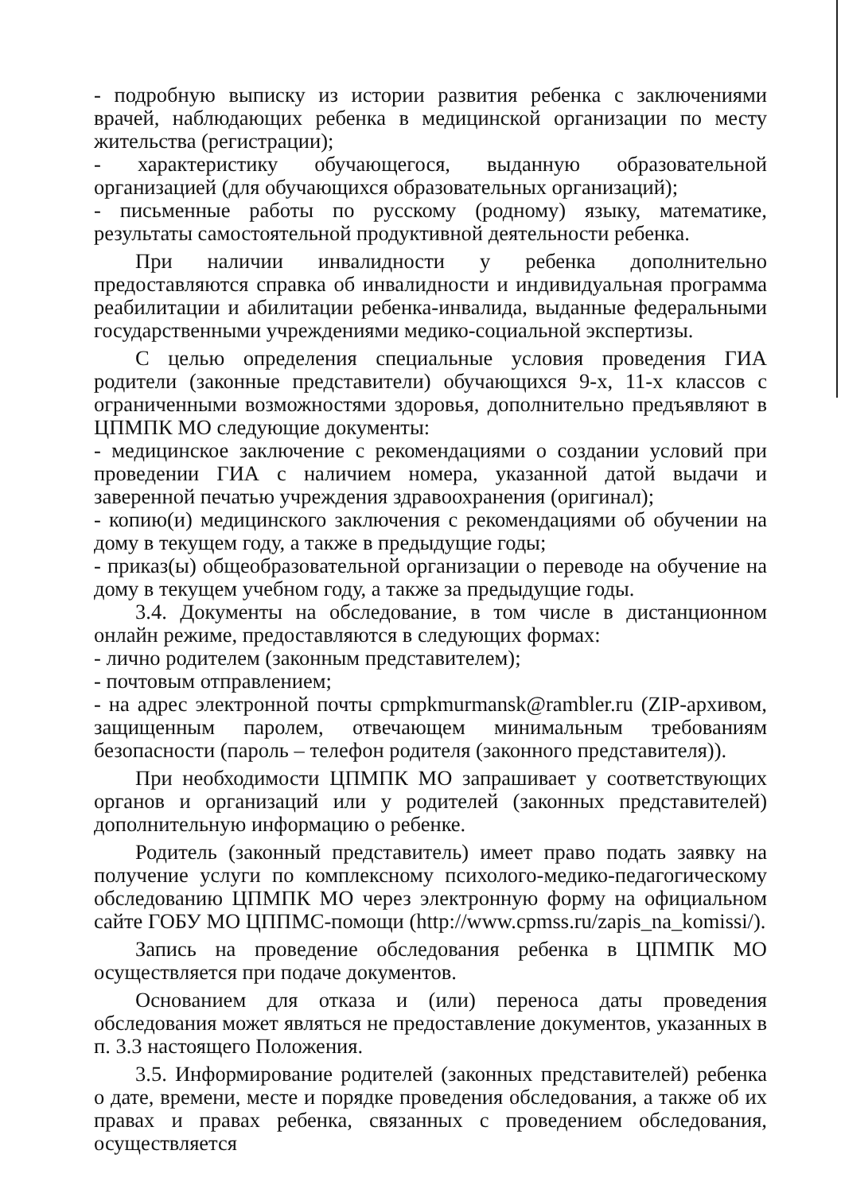- подробную выписку из истории развития ребенка с заключениями врачей, наблюдающих ребенка в медицинской организации по месту жительства (регистрации);
- характеристику обучающегося, выданную образовательной организацией (для обучающихся образовательных организаций);
- письменные работы по русскому (родному) языку, математике, результаты самостоятельной продуктивной деятельности ребенка.
При наличии инвалидности у ребенка дополнительно предоставляются справка об инвалидности и индивидуальная программа реабилитации и абилитации ребенка-инвалида, выданные федеральными государственными учреждениями медико-социальной экспертизы.
С целью определения специальные условия проведения ГИА родители (законные представители) обучающихся 9-х, 11-х классов с ограниченными возможностями здоровья, дополнительно предъявляют в ЦПМПК МО следующие документы:
- медицинское заключение с рекомендациями о создании условий при проведении ГИА с наличием номера, указанной датой выдачи и заверенной печатью учреждения здравоохранения (оригинал);
- копию(и) медицинского заключения с рекомендациями об обучении на дому в текущем году, а также в предыдущие годы;
- приказ(ы) общеобразовательной организации о переводе на обучение на дому в текущем учебном году, а также за предыдущие годы.
3.4. Документы на обследование, в том числе в дистанционном онлайн режиме, предоставляются в следующих формах:
- лично родителем (законным представителем);
- почтовым отправлением;
- на адрес электронной почты cpmpkmurmansk@rambler.ru (ZIP-архивом, защищенным паролем, отвечающем минимальным требованиям безопасности (пароль – телефон родителя (законного представителя)).
При необходимости ЦПМПК МО запрашивает у соответствующих органов и организаций или у родителей (законных представителей) дополнительную информацию о ребенке.
Родитель (законный представитель) имеет право подать заявку на получение услуги по комплексному психолого-медико-педагогическому обследованию ЦПМПК МО через электронную форму на официальном сайте ГОБУ МО ЦППМС-помощи (http://www.cpmss.ru/zapis_na_komissi/).
Запись на проведение обследования ребенка в ЦПМПК МО осуществляется при подаче документов.
Основанием для отказа и (или) переноса даты проведения обследования может являться не предоставление документов, указанных в п. 3.3 настоящего Положения.
3.5. Информирование родителей (законных представителей) ребенка о дате, времени, месте и порядке проведения обследования, а также об их правах и правах ребенка, связанных с проведением обследования, осуществляется